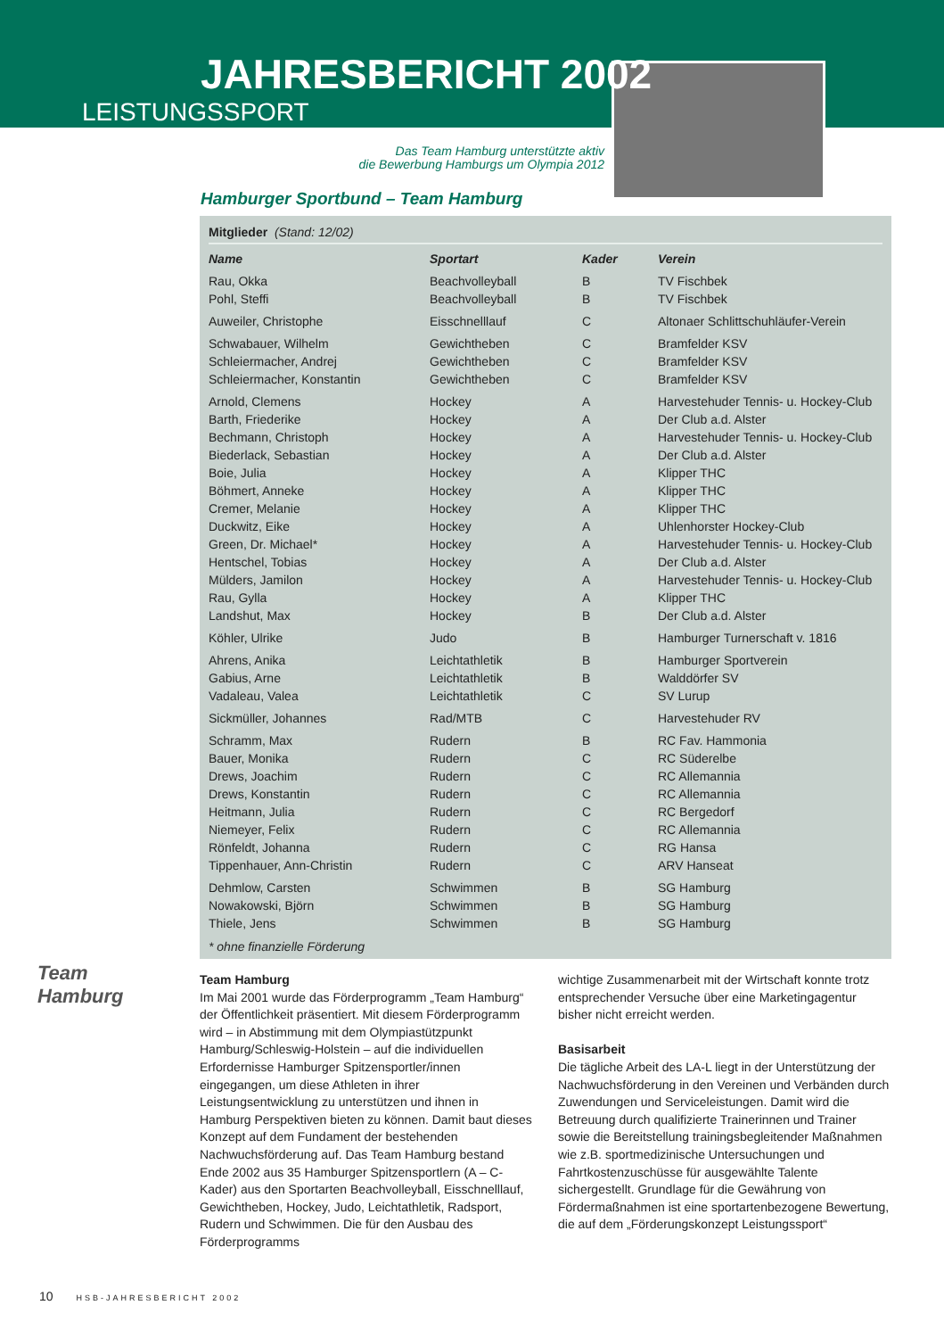JAHRESBERICHT 2002
LEISTUNGSSPORT
Das Team Hamburg unterstützte aktiv
die Bewerbung Hamburgs um Olympia 2012
Hamburger Sportbund – Team Hamburg
Mitglieder (Stand: 12/02)
| Name | Sportart | Kader | Verein |
| --- | --- | --- | --- |
| Rau, Okka | Beachvolleyball | B | TV Fischbek |
| Pohl, Steffi | Beachvolleyball | B | TV Fischbek |
| Auweiler, Christophe | Eisschnelllauf | C | Altonaer Schlittschuhläufer-Verein |
| Schwabauer, Wilhelm | Gewichtheben | C | Bramfelder KSV |
| Schleiermacher, Andrej | Gewichtheben | C | Bramfelder KSV |
| Schleiermacher, Konstantin | Gewichtheben | C | Bramfelder KSV |
| Arnold, Clemens | Hockey | A | Harvestehuder Tennis- u. Hockey-Club |
| Barth, Friederike | Hockey | A | Der Club a.d. Alster |
| Bechmann, Christoph | Hockey | A | Harvestehuder Tennis- u. Hockey-Club |
| Biederlack, Sebastian | Hockey | A | Der Club a.d. Alster |
| Boie, Julia | Hockey | A | Klipper THC |
| Böhmert, Anneke | Hockey | A | Klipper THC |
| Cremer, Melanie | Hockey | A | Klipper THC |
| Duckwitz, Eike | Hockey | A | Uhlenhorster Hockey-Club |
| Green, Dr. Michael* | Hockey | A | Harvestehuder Tennis- u. Hockey-Club |
| Hentschel, Tobias | Hockey | A | Der Club a.d. Alster |
| Mülders, Jamilon | Hockey | A | Harvestehuder Tennis- u. Hockey-Club |
| Rau, Gylla | Hockey | A | Klipper THC |
| Landshut, Max | Hockey | B | Der Club a.d. Alster |
| Köhler, Ulrike | Judo | B | Hamburger Turnerschaft v. 1816 |
| Ahrens, Anika | Leichtathletik | B | Hamburger Sportverein |
| Gabius, Arne | Leichtathletik | B | Walddörfer SV |
| Vadaleau, Valea | Leichtathletik | C | SV Lurup |
| Sickmüller, Johannes | Rad/MTB | C | Harvestehuder RV |
| Schramm, Max | Rudern | B | RC Fav. Hammonia |
| Bauer, Monika | Rudern | C | RC Süderelbe |
| Drews, Joachim | Rudern | C | RC Allemannia |
| Drews, Konstantin | Rudern | C | RC Allemannia |
| Heitmann, Julia | Rudern | C | RC Bergedorf |
| Niemeyer, Felix | Rudern | C | RC Allemannia |
| Rönfeldt, Johanna | Rudern | C | RG Hansa |
| Tippenhauer, Ann-Christin | Rudern | C | ARV Hanseat |
| Dehmlow, Carsten | Schwimmen | B | SG Hamburg |
| Nowakowski, Björn | Schwimmen | B | SG Hamburg |
| Thiele, Jens | Schwimmen | B | SG Hamburg |
* ohne finanzielle Förderung
Team
Hamburg
Team Hamburg
Im Mai 2001 wurde das Förderprogramm „Team Hamburg“ der Öffentlichkeit präsentiert. Mit diesem Förderprogramm wird – in Abstimmung mit dem Olympiastützpunkt Hamburg/Schleswig-Holstein – auf die individuellen Erfordernisse Hamburger Spitzensportler/innen eingegangen, um diese Athleten in ihrer Leistungsentwicklung zu unterstützen und ihnen in Hamburg Perspektiven bieten zu können. Damit baut dieses Konzept auf dem Fundament der bestehenden Nachwuchsförderung auf. Das Team Hamburg bestand Ende 2002 aus 35 Hamburger Spitzensportlern (A – C-Kader) aus den Sportarten Beachvolleyball, Eisschnelllauf, Gewichtheben, Hockey, Judo, Leichtathletik, Radsport, Rudern und Schwimmen. Die für den Ausbau des Förderprogramms
wichtige Zusammenarbeit mit der Wirtschaft konnte trotz entsprechender Versuche über eine Marketingagentur bisher nicht erreicht werden.
Basisarbeit
Die tägliche Arbeit des LA-L liegt in der Unterstützung der Nachwuchsförderung in den Vereinen und Verbänden durch Zuwendungen und Serviceleistungen. Damit wird die Betreuung durch qualifizierte Trainerinnen und Trainer sowie die Bereitstellung trainingsbegleitender Maßnahmen wie z.B. sportmedizinische Untersuchungen und Fahrtkostenzuschüsse für ausgewählte Talente sichergestellt. Grundlage für die Gewährung von Fördermaßnahmen ist eine sportartenbezogene Bewertung, die auf dem „Förderungskonzept Leistungssport“
10 HSB-JAHRESBERICHT 2002